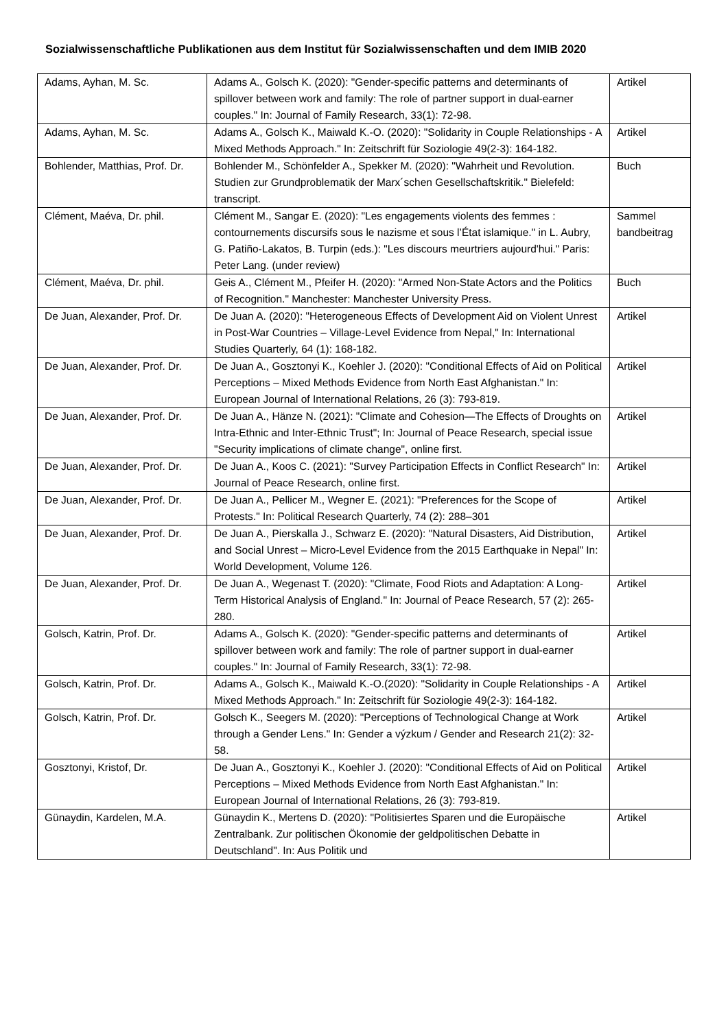Sozialwissenschaftliche Publikationen aus dem Institut für Sozialwissenschaften und dem IMIB 2020
| Adams, Ayhan, M. Sc. | Adams A., Golsch K. (2020): "Gender-specific patterns and determinants of spillover between work and family: The role of partner support in dual-earner couples." In: Journal of Family Research, 33(1): 72-98. | Artikel |
| Adams, Ayhan, M. Sc. | Adams A., Golsch K., Maiwald K.-O. (2020): "Solidarity in Couple Relationships - A Mixed Methods Approach." In: Zeitschrift für Soziologie 49(2-3): 164-182. | Artikel |
| Bohlender, Matthias, Prof. Dr. | Bohlender M., Schönfelder A., Spekker M. (2020): "Wahrheit und Revolution. Studien zur Grundproblematik der Marx´schen Gesellschaftskritik." Bielefeld: transcript. | Buch |
| Clément, Maéva, Dr. phil. | Clément M., Sangar E. (2020): "Les engagements violents des femmes : contournements discursifs sous le nazisme et sous l’État islamique." in L. Aubry, G. Patiño-Lakatos, B. Turpin (eds.): "Les discours meurtriers aujourd'hui." Paris: Peter Lang. (under review) | Sammel bandbeitrag |
| Clément, Maéva, Dr. phil. | Geis A., Clément M., Pfeifer H. (2020): "Armed Non-State Actors and the Politics of Recognition." Manchester: Manchester University Press. | Buch |
| De Juan, Alexander, Prof. Dr. | De Juan A. (2020): "Heterogeneous Effects of Development Aid on Violent Unrest in Post-War Countries – Village-Level Evidence from Nepal," In: International Studies Quarterly, 64 (1): 168-182. | Artikel |
| De Juan, Alexander, Prof. Dr. | De Juan A., Gosztonyi K., Koehler J. (2020): "Conditional Effects of Aid on Political Perceptions – Mixed Methods Evidence from North East Afghanistan." In: European Journal of International Relations, 26 (3): 793-819. | Artikel |
| De Juan, Alexander, Prof. Dr. | De Juan A., Hänze N. (2021): "Climate and Cohesion—The Effects of Droughts on Intra-Ethnic and Inter-Ethnic Trust"; In: Journal of Peace Research, special issue "Security implications of climate change", online first. | Artikel |
| De Juan, Alexander, Prof. Dr. | De Juan A., Koos C. (2021): "Survey Participation Effects in Conflict Research" In: Journal of Peace Research, online first. | Artikel |
| De Juan, Alexander, Prof. Dr. | De Juan A., Pellicer M., Wegner E. (2021): "Preferences for the Scope of Protests." In: Political Research Quarterly, 74 (2): 288–301 | Artikel |
| De Juan, Alexander, Prof. Dr. | De Juan A., Pierskalla J., Schwarz E. (2020): "Natural Disasters, Aid Distribution, and Social Unrest – Micro-Level Evidence from the 2015 Earthquake in Nepal" In: World Development, Volume 126. | Artikel |
| De Juan, Alexander, Prof. Dr. | De Juan A., Wegenast T. (2020): "Climate, Food Riots and Adaptation: A Long-Term Historical Analysis of England." In: Journal of Peace Research, 57 (2): 265-280. | Artikel |
| Golsch, Katrin, Prof. Dr. | Adams A., Golsch K. (2020): "Gender-specific patterns and determinants of spillover between work and family: The role of partner support in dual-earner couples." In: Journal of Family Research, 33(1): 72-98. | Artikel |
| Golsch, Katrin, Prof. Dr. | Adams A., Golsch K., Maiwald K.-O.(2020): "Solidarity in Couple Relationships - A Mixed Methods Approach." In: Zeitschrift für Soziologie 49(2-3): 164-182. | Artikel |
| Golsch, Katrin, Prof. Dr. | Golsch K., Seegers M. (2020): "Perceptions of Technological Change at Work through a Gender Lens." In: Gender a výzkum / Gender and Research 21(2): 32-58. | Artikel |
| Gosztonyi, Kristof, Dr. | De Juan A., Gosztonyi K., Koehler J. (2020): "Conditional Effects of Aid on Political Perceptions – Mixed Methods Evidence from North East Afghanistan." In: European Journal of International Relations, 26 (3): 793-819. | Artikel |
| Günaydin, Kardelen, M.A. | Günaydin K., Mertens D. (2020): "Politisiertes Sparen und die Europäische Zentralbank. Zur politischen Ökonomie der geldpolitischen Debatte in Deutschland". In: Aus Politik und | Artikel |